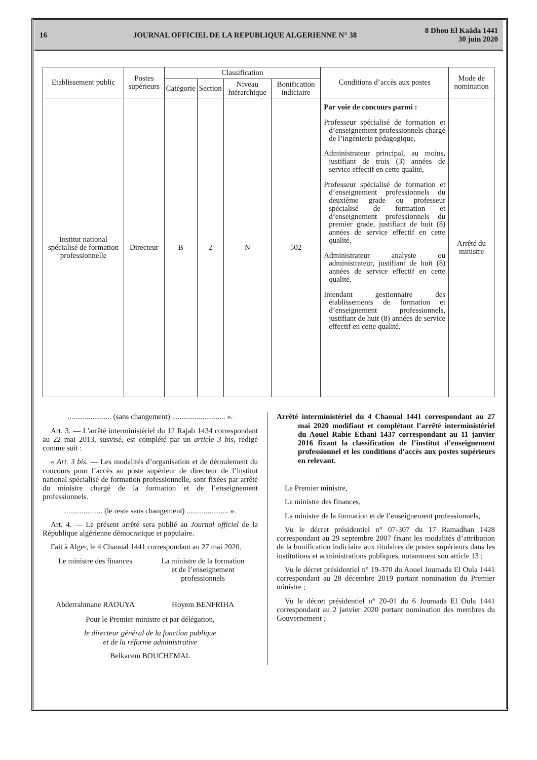16 JOURNAL OFFICIEL DE LA REPUBLIQUE ALGERIENNE N° 38 8 Dhou El Kaâda 1441
30 juin 2020
| Etablissement public | Postes supérieurs | Classification | | | | Conditions d’accès aux postes | Mode de nomination |
| --- | --- | --- | --- | --- | --- | --- | --- |
| | | Catégorie | Section | Niveau hiérarchique | Bonification indiciaire | | |
| Institut national spécialisé de formation professionnelle | Directeur | B | 2 | N | 502 | Par voie de concours parmi : Professeur spécialisé de formation et d’enseignement professionnels chargé de l’ingénierie pédagogique, Administrateur principal, au moins, justifiant de trois (3) années de service effectif en cette qualité, Professeur spécialisé de formation et d’enseignement professionnels du deuxième grade ou professeur spécialisé de formation et d’enseignement professionnels du premier grade, justifiant de huit (8) années de service effectif en cette qualité, Administrateur analyste ou administrateur, justifiant de huit (8) années de service effectif en cette qualité, Intendant gestionnaire des établissements de formation et d’enseignement professionnels, justifiant de huit (8) années de service effectif en cette qualité. | Arrêté du ministre |
....................... (sans changement) ............................ ».
Art. 3. — L'arrêté interministériel du 12 Rajab 1434 correspondant au 22 mai 2013, susvisé, est complété par un article 3 bis, rédigé comme suit :
« Art. 3 bis. — Les modalités d’organisation et de déroulement du concours pour l’accès au poste supérieur de directeur de l’institut national spécialisé de formation professionnelle, sont fixées par arrêté du ministre chargé de la formation et de l’enseignement professionnels.
.................... (le reste sans changement) ...................... ».
Art. 4. — Le présent arrêté sera publié au Journal officiel de la République algérienne démocratique et populaire.
Fait à Alger, le 4 Chaoual 1441 correspondant au 27 mai 2020.
Le ministre des finances
Abderrahmane RAOUYA
La ministre de la formation
et de l’enseignement
professionnels
Hoyem BENFRIHA
Pour le Premier ministre et par délégation,
le directeur général de la fonction publique
et de la réforme administrative
Belkacem BOUCHEMAL
Arrêté interministériel du 4 Chaoual 1441 correspondant au 27 mai 2020 modifiant et complétant l’arrêté interministériel du Aouel Rabie Ethani 1437 correspondant au 11 janvier 2016 fixant la classification de l’institut d’enseignement professionnel et les conditions d’accès aux postes supérieurs en relevant.
————
Le Premier ministre,
Le ministre des finances,
La ministre de la formation et de l’enseignement professionnels,
Vu le décret présidentiel n° 07-307 du 17 Ramadhan 1428 correspondant au 29 septembre 2007 fixant les modalités d’attribution de la bonification indiciaire aux titulaires de postes supérieurs dans les institutions et administrations publiques, notamment son article 13 ;
Vu le décret présidentiel n° 19-370 du Aouel Joumada El Oula 1441 correspondant au 28 décembre 2019 portant nomination du Premier ministre ;
Vu le décret présidentiel n° 20-01 du 6 Joumada El Oula 1441 correspondant au 2 janvier 2020 portant nomination des membres du Gouvernement ;